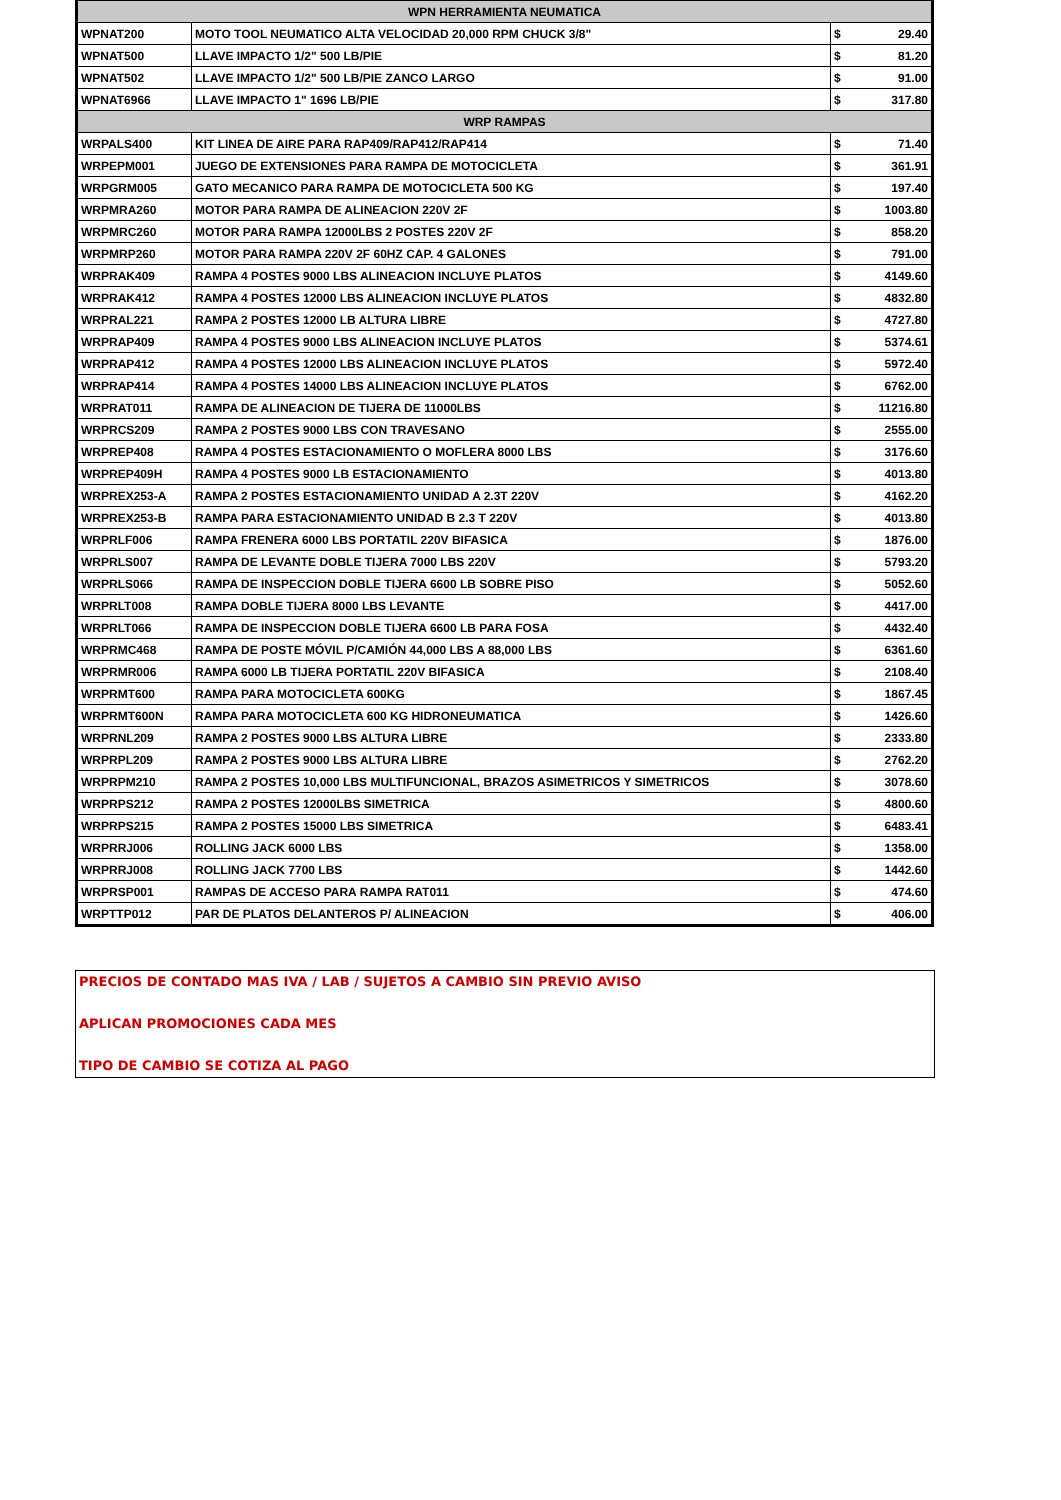| WPN HERRAMIENTA NEUMATICA | | | |
| WPNAT200 | MOTO TOOL NEUMATICO ALTA VELOCIDAD 20,000 RPM CHUCK 3/8" | $ | 29.40 |
| WPNAT500 | LLAVE IMPACTO 1/2" 500 LB/PIE | $ | 81.20 |
| WPNAT502 | LLAVE IMPACTO 1/2" 500 LB/PIE ZANCO LARGO | $ | 91.00 |
| WPNAT6966 | LLAVE IMPACTO 1" 1696 LB/PIE | $ | 317.80 |
| WRP RAMPAS | | | |
| WRPALS400 | KIT LINEA DE AIRE PARA RAP409/RAP412/RAP414 | $ | 71.40 |
| WRPEPM001 | JUEGO DE EXTENSIONES PARA RAMPA DE MOTOCICLETA | $ | 361.91 |
| WRPGRM005 | GATO MECANICO PARA RAMPA DE MOTOCICLETA 500 KG | $ | 197.40 |
| WRPMRA260 | MOTOR PARA RAMPA DE ALINEACION 220V 2F | $ | 1003.80 |
| WRPMRC260 | MOTOR PARA RAMPA 12000LBS 2 POSTES 220V 2F | $ | 858.20 |
| WRPMRP260 | MOTOR PARA RAMPA 220V 2F 60HZ CAP. 4 GALONES | $ | 791.00 |
| WRPRAK409 | RAMPA 4 POSTES 9000 LBS ALINEACION INCLUYE PLATOS | $ | 4149.60 |
| WRPRAK412 | RAMPA 4 POSTES 12000 LBS ALINEACION INCLUYE PLATOS | $ | 4832.80 |
| WRPRAL221 | RAMPA 2 POSTES 12000 LB ALTURA LIBRE | $ | 4727.80 |
| WRPRAP409 | RAMPA 4 POSTES 9000 LBS ALINEACION INCLUYE PLATOS | $ | 5374.61 |
| WRPRAP412 | RAMPA 4 POSTES 12000 LBS ALINEACION INCLUYE PLATOS | $ | 5972.40 |
| WRPRAP414 | RAMPA 4 POSTES 14000 LBS ALINEACION INCLUYE PLATOS | $ | 6762.00 |
| WRPRAT011 | RAMPA DE ALINEACION DE TIJERA DE 11000LBS | $ | 11216.80 |
| WRPRCS209 | RAMPA 2 POSTES 9000 LBS CON TRAVESANO | $ | 2555.00 |
| WRPREP408 | RAMPA 4 POSTES ESTACIONAMIENTO O MOFLERA 8000 LBS | $ | 3176.60 |
| WRPREP409H | RAMPA 4 POSTES 9000 LB ESTACIONAMIENTO | $ | 4013.80 |
| WRPREX253-A | RAMPA 2 POSTES ESTACIONAMIENTO UNIDAD A 2.3T 220V | $ | 4162.20 |
| WRPREX253-B | RAMPA PARA ESTACIONAMIENTO UNIDAD B 2.3 T 220V | $ | 4013.80 |
| WRPRLF006 | RAMPA FRENERA 6000 LBS PORTATIL 220V BIFASICA | $ | 1876.00 |
| WRPRLS007 | RAMPA DE LEVANTE DOBLE TIJERA 7000 LBS 220V | $ | 5793.20 |
| WRPRLS066 | RAMPA DE INSPECCION DOBLE TIJERA 6600 LB SOBRE PISO | $ | 5052.60 |
| WRPRLT008 | RAMPA DOBLE TIJERA 8000 LBS LEVANTE | $ | 4417.00 |
| WRPRLT066 | RAMPA DE INSPECCION DOBLE TIJERA 6600 LB PARA FOSA | $ | 4432.40 |
| WRPRMC468 | RAMPA DE POSTE MÓVIL P/CAMIÓN 44,000 LBS A 88,000 LBS | $ | 6361.60 |
| WRPRMR006 | RAMPA 6000 LB TIJERA PORTATIL 220V BIFASICA | $ | 2108.40 |
| WRPRMT600 | RAMPA PARA MOTOCICLETA 600KG | $ | 1867.45 |
| WRPRMT600N | RAMPA PARA MOTOCICLETA 600 KG HIDRONEUMATICA | $ | 1426.60 |
| WRPRNL209 | RAMPA 2 POSTES 9000 LBS ALTURA LIBRE | $ | 2333.80 |
| WRPRPL209 | RAMPA 2 POSTES 9000 LBS ALTURA LIBRE | $ | 2762.20 |
| WRPRPM210 | RAMPA 2 POSTES 10,000 LBS MULTIFUNCIONAL, BRAZOS ASIMETRICOS Y SIMETRICOS | $ | 3078.60 |
| WRPRPS212 | RAMPA 2 POSTES 12000LBS SIMETRICA | $ | 4800.60 |
| WRPRPS215 | RAMPA 2 POSTES 15000 LBS SIMETRICA | $ | 6483.41 |
| WRPRRJ006 | ROLLING JACK 6000 LBS | $ | 1358.00 |
| WRPRRJ008 | ROLLING JACK 7700 LBS | $ | 1442.60 |
| WRPRSP001 | RAMPAS DE ACCESO PARA RAMPA RAT011 | $ | 474.60 |
| WRPTTP012 | PAR DE PLATOS DELANTEROS P/ ALINEACION | $ | 406.00 |
PRECIOS DE CONTADO MAS IVA / LAB / SUJETOS A CAMBIO SIN PREVIO AVISO
APLICAN PROMOCIONES CADA MES
TIPO DE CAMBIO SE COTIZA AL PAGO